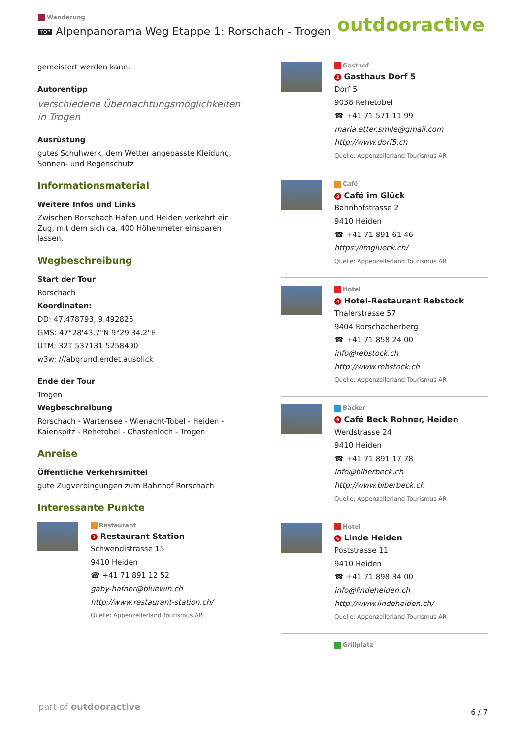Wanderung
TOP Alpenpanorama Weg Etappe 1: Rorschach - Trogen
outdooractive
gemeistert werden kann.
Autorentipp
verschiedene Übernachtungsmöglichkeiten in Trogen
Ausrüstung
gutes Schuhwerk, dem Wetter angepasste Kleidung, Sonnen- und Regenschutz
Informationsmaterial
Weitere Infos und Links
Zwischen Rorschach Hafen und Heiden verkehrt ein Zug, mit dem sich ca. 400 Höhenmeter einsparen lassen.
Wegbeschreibung
Start der Tour
Rorschach
Koordinaten:
DD: 47.478793, 9.492825
GMS: 47°28'43.7"N 9°29'34.2"E
UTM: 32T 537131 5258490
w3w: ///abgrund.endet.ausblick
Ende der Tour
Trogen
Wegbeschreibung
Rorschach - Wartensee - Wienacht-Tobel - Heiden - Kaienspitz - Rehetobel - Chastenloch - Trogen
Anreise
Öffentliche Verkehrsmittel
gute Zugverbingungen zum Bahnhof Rorschach
Interessante Punkte
Restaurant
1 Restaurant Station
Schwendistrasse 15
9410 Heiden
☎ +41 71 891 12 52
gaby-hafner@bluewin.ch
http://www.restaurant-station.ch/
Quelle: Appenzellerland Tourismus AR
Gasthof
2 Gasthaus Dorf 5
Dorf 5
9038 Rehetobel
☎ +41 71 571 11 99
maria.etter.smile@gmail.com
http://www.dorf5.ch
Quelle: Appenzellerland Tourismus AR
Café
3 Café im Glück
Bahnhofstrasse 2
9410 Heiden
☎ +41 71 891 61 46
https://imglueck.ch/
Quelle: Appenzellerland Tourismus AR
Hotel
4 Hotel-Restaurant Rebstock
Thalerstrasse 57
9404 Rorschacherberg
☎ +41 71 858 24 00
info@rebstock.ch
http://www.rebstock.ch
Quelle: Appenzellerland Tourismus AR
Bäcker
5 Café Beck Rohner, Heiden
Werdstrasse 24
9410 Heiden
☎ +41 71 891 17 78
info@biberbeck.ch
http://www.biberbeck.ch
Quelle: Appenzellerland Tourismus AR
Hotel
6 Linde Heiden
Poststrasse 11
9410 Heiden
☎ +41 71 898 34 00
info@lindeheiden.ch
http://www.lindeheiden.ch/
Quelle: Appenzellerland Tourismus AR
Grillplatz
part of outdooractive
6 / 7